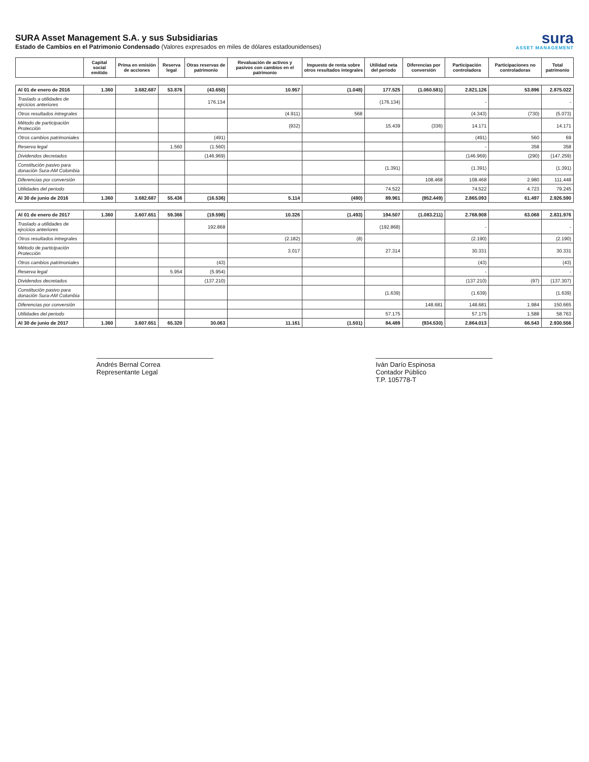SURA Asset Management S.A. y sus Subsidiarias
Estado de Cambios en el Patrimonio Condensado (Valores expresados en miles de dólares estadounidenses)
sura
ASSET MANAGEMENT
| | Capital social emitido | Prima en emisión de acciones | Reserva legal | Otras reservas de patrimonio | Revaluación de activos y pasivos con cambios en el patrimonio | Impuesto de renta sobre otros resultados integrales | Utilidad neta del periodo | Diferencias por conversión | Participación controladora | Participaciones no controladoras | Total patrimonio |
| --- | --- | --- | --- | --- | --- | --- | --- | --- | --- | --- | --- |
| Al 01 de enero de 2016 | 1.360 | 3.682.687 | 53.876 | (43.650) | 10.957 | (1.048) | 177.525 | (1.060.581) | 2.821.126 | 53.896 | 2.875.022 |
| Traslado a utilidades de ejrcicios anteriores | | | | 176.134 | | | (176.134) | | - | | - |
| Otros resultados intregrales | | | | | (4.911) | 568 | | | (4.343) | (730) | (5.073) |
| Método de participación Protección | | | | | (932) | | 15.439 | (336) | 14.171 | | 14.171 |
| Otros cambios patrimoniales | | | | (491) | | | | | (491) | 560 | 69 |
| Reserva legal | | | 1.560 | (1.560) | | | | | - | 358 | 358 |
| Dividendos decretados | | | | (146.969) | | | | | (146.969) | (290) | (147.259) |
| Constitución pasivo para donación Sura-AM Colombia | | | | | | | (1.391) | | (1.391) | | (1.391) |
| Diferencias por conversión | | | | | | | | 108.468 | 108.468 | 2.980 | 111.448 |
| Utilidades del periodo | | | | | | | 74.522 | | 74.522 | 4.723 | 79.245 |
| Al 30 de junio de 2016 | 1.360 | 3.682.687 | 55.436 | (16.536) | 5.114 | (480) | 89.961 | (952.449) | 2.865.093 | 61.497 | 2.926.590 |
| Al 01 de enero de 2017 | 1.360 | 3.607.651 | 59.366 | (19.598) | 10.326 | (1.493) | 194.507 | (1.083.211) | 2.768.908 | 63.068 | 2.831.976 |
| Traslado a utilidades de ejrcicios anteriores | | | | 192.868 | | | (192.868) | | - | | - |
| Otros resultados intregrales | | | | | (2.182) | (8) | | | (2.190) | | (2.190) |
| Método de participación Protección | | | | | 3.017 | | 27.314 | | 30.331 | | 30.331 |
| Otros cambios patrimoniales | | | | (43) | | | | | (43) | | (43) |
| Reserva legal | | | 5.954 | (5.954) | | | | | - | | - |
| Dividendos decretados | | | | (137.210) | | | | | (137.210) | (97) | (137.307) |
| Constitución pasivo para donación Sura-AM Colombia | | | | | | | (1.639) | | (1.639) | | (1.639) |
| Diferencias por conversión | | | | | | | | 148.681 | 148.681 | 1.984 | 150.665 |
| Utilidades del periodo | | | | | | | 57.175 | | 57.175 | 1.588 | 58.763 |
| Al 30 de junio de 2017 | 1.360 | 3.607.651 | 65.320 | 30.063 | 11.161 | (1.501) | 84.489 | (934.530) | 2.864.013 | 66.543 | 2.930.556 |
Andrés Bernal Correa
Representante Legal
Iván Darío Espinosa
Contador Público
T.P. 105778-T